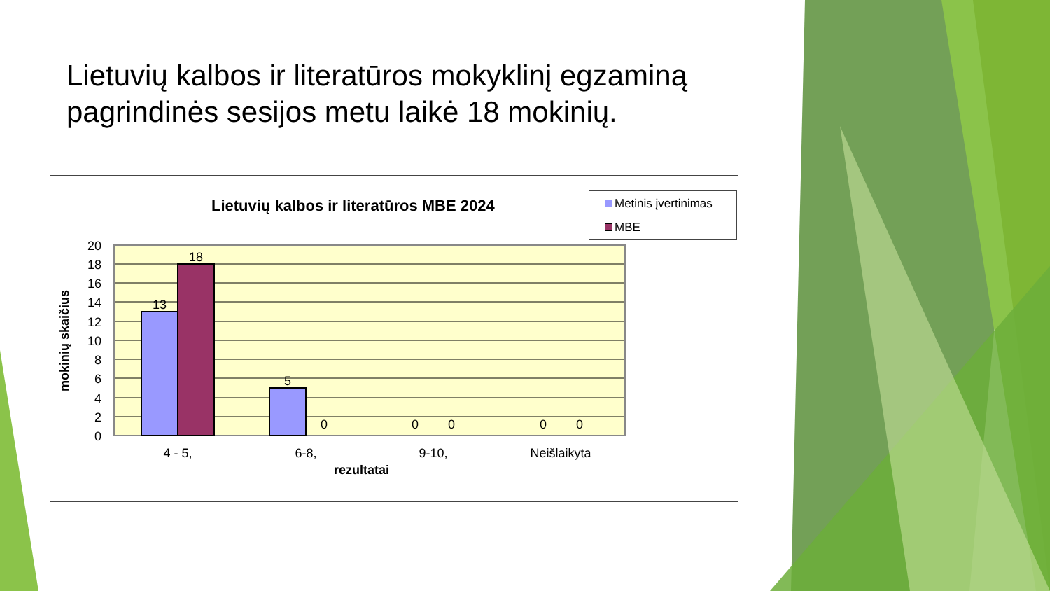Lietuvių kalbos ir literatūros mokyklinį egzaminą pagrindinės sesijos metu laikė 18 mokinių.
Lietuvių kalbos ir literatūros MBE 2024
Metinis įvertinimas
MBE
mokinių skaičius
20
18
16
14
12
10
8
6
4
2
0
13
18
5
0
0
0
0
0
4 - 5,
6-8,
9-10,
Neišlaikyta
rezultatai